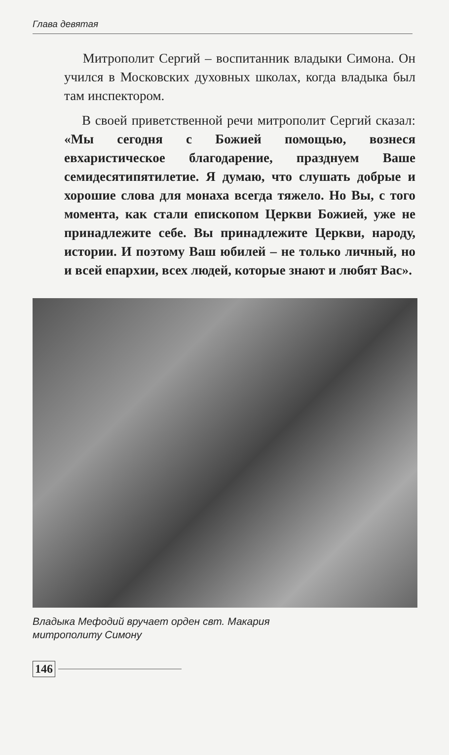Глава девятая
Митрополит Сергий – воспитанник владыки Симона. Он учился в Московских духовных школах, когда владыка был там инспектором.
В своей приветственной речи митрополит Сергий сказал: «Мы сегодня с Божией помощью, вознеся евхаристическое благодарение, празднуем Ваше семидесятипятилетие. Я думаю, что слушать добрые и хорошие слова для монаха всегда тяжело. Но Вы, с того момента, как стали епископом Церкви Божией, уже не принадлежите себе. Вы принадлежите Церкви, народу, истории. И поэтому Ваш юбилей – не только личный, но и всей епархии, всех людей, которые знают и любят Вас».
Владыка Мефодий вручает орден свт. Макария
митрополиту Симону
146